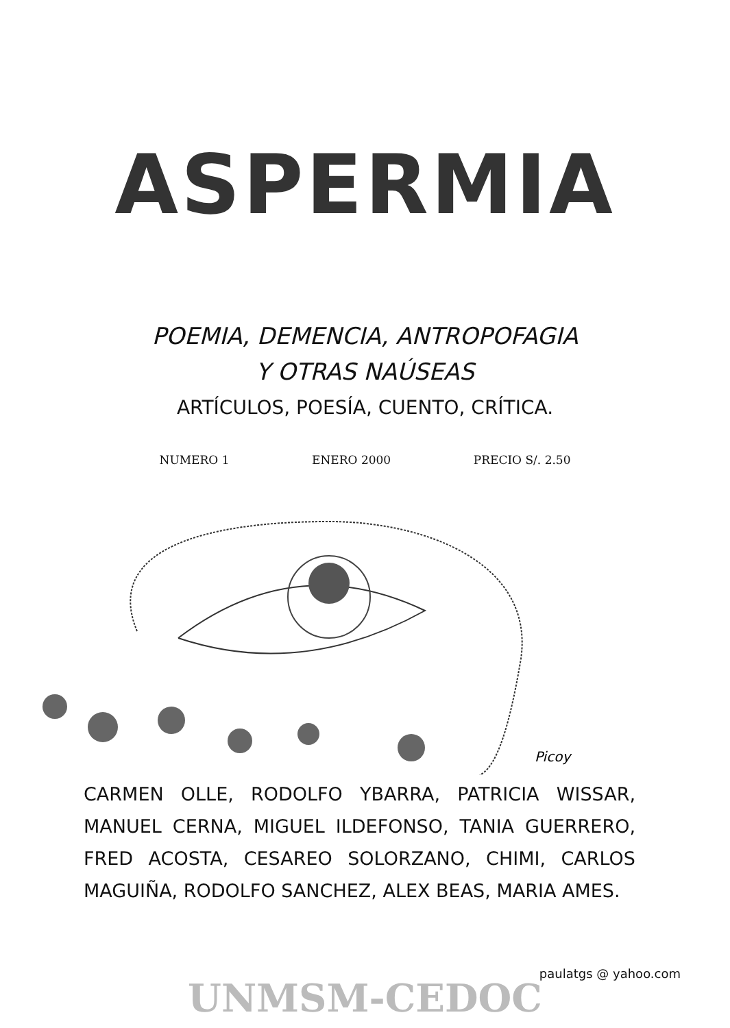ASPERMIA
POEMIA, DEMENCIA, ANTROPOFAGIA
Y OTRAS NAÚSEAS
ARTÍCULOS, POESÍA, CUENTO, CRÍTICA.
NUMERO 1 ENERO 2000 PRECIO S/. 2.50
Picoy
CARMEN OLLE, RODOLFO YBARRA, PATRICIA WISSAR, MANUEL CERNA, MIGUEL ILDEFONSO, TANIA GUERRERO, FRED ACOSTA, CESAREO SOLORZANO, CHIMI, CARLOS MAGUIÑA, RODOLFO SANCHEZ, ALEX BEAS, MARIA AMES.
paulatgs @ yahoo.com
UNMSM-CEDOC